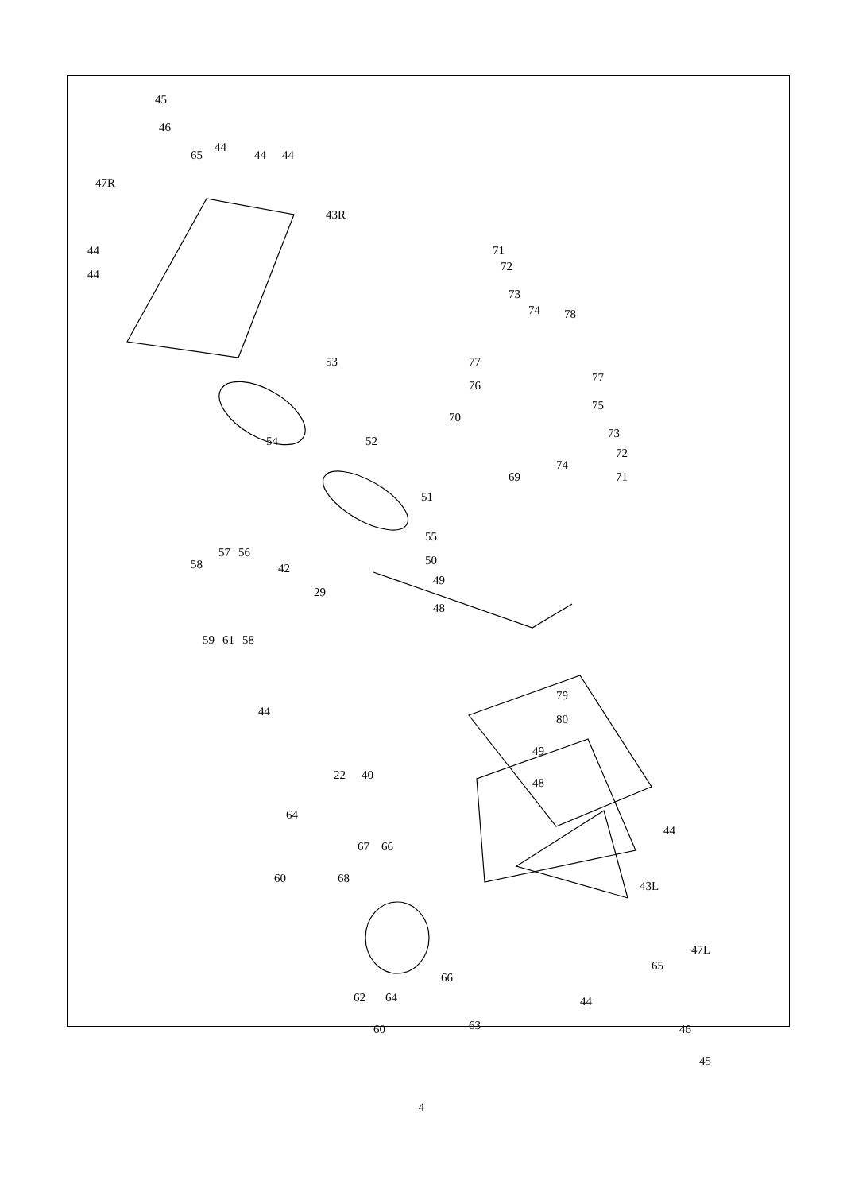45
46
47R
65
44
44
44
43R
44
44
53
54
52
51
55
50
49
48
42
29
58
57
56
59
61
58
44
22
40
49
48
79
80
71
72
73
74
78
77
76
77
70
75
73
74
72
71
69
64
60
68
67
66
44
43L
65
47L
62
66
64
60
63
44
46
45
4